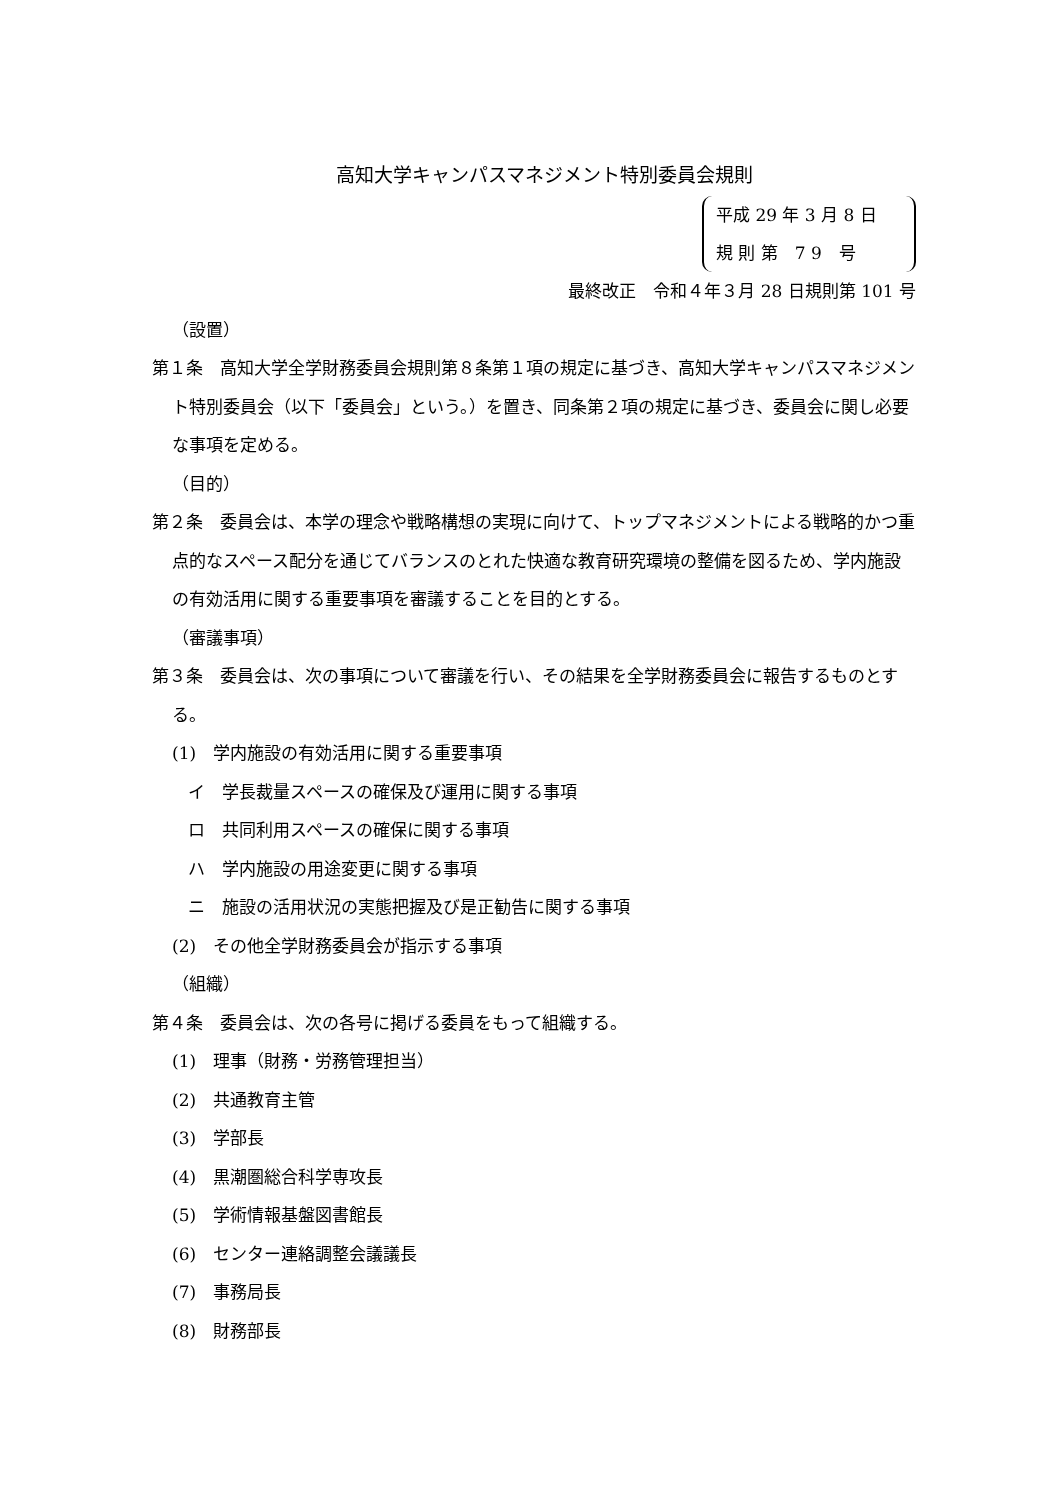高知大学キャンパスマネジメント特別委員会規則
平成 29 年 3 月 8 日
規 則 第　7 9　号
最終改正　令和４年３月 28 日規則第 101 号
（設置）
第１条　高知大学全学財務委員会規則第８条第１項の規定に基づき、高知大学キャンパスマネジメント特別委員会（以下「委員会」という。）を置き、同条第２項の規定に基づき、委員会に関し必要な事項を定める。
（目的）
第２条　委員会は、本学の理念や戦略構想の実現に向けて、トップマネジメントによる戦略的かつ重点的なスペース配分を通じてバランスのとれた快適な教育研究環境の整備を図るため、学内施設の有効活用に関する重要事項を審議することを目的とする。
（審議事項）
第３条　委員会は、次の事項について審議を行い、その結果を全学財務委員会に報告するものとする。
(1)　学内施設の有効活用に関する重要事項
イ　学長裁量スペースの確保及び運用に関する事項
ロ　共同利用スペースの確保に関する事項
ハ　学内施設の用途変更に関する事項
ニ　施設の活用状況の実態把握及び是正勧告に関する事項
(2)　その他全学財務委員会が指示する事項
（組織）
第４条　委員会は、次の各号に掲げる委員をもって組織する。
(1)　理事（財務・労務管理担当）
(2)　共通教育主管
(3)　学部長
(4)　黒潮圏総合科学専攻長
(5)　学術情報基盤図書館長
(6)　センター連絡調整会議議長
(7)　事務局長
(8)　財務部長